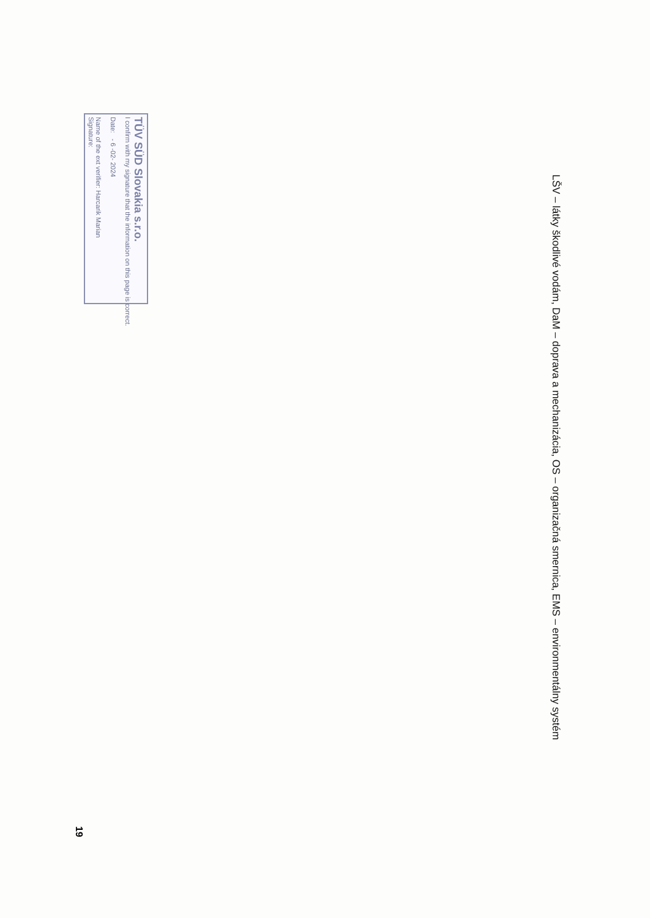LŠV – látky škodlivé vodám, DaM – doprava a mechanizácia, OS – organizačná smernica, EMS – environmentálny systém
TÜV SÜD Slovakia s.r.o.
I confirm with my signature that the information on this page is correct.
Date: - 6 -02- 2024
Name of the ext verifier: Harcarik Marian
Signature:
19